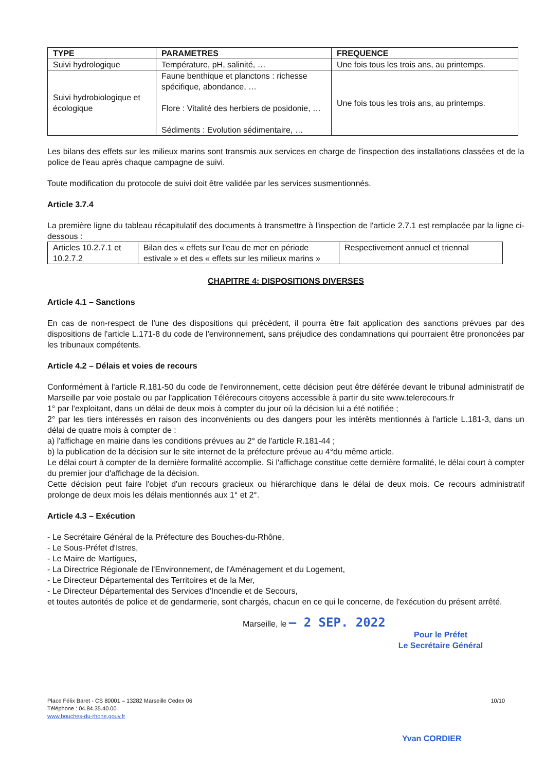| TYPE | PARAMETRES | FREQUENCE |
| --- | --- | --- |
| Suivi hydrologique | Température, pH, salinité, … | Une fois tous les trois ans, au printemps. |
| Suivi hydrobiologique et écologique | Faune benthique et planctons : richesse spécifique, abondance, … Flore : Vitalité des herbiers de posidonie, … Sédiments : Evolution sédimentaire, … | Une fois tous les trois ans, au printemps. |
Les bilans des effets sur les milieux marins sont transmis aux services en charge de l'inspection des installations classées et de la police de l'eau après chaque campagne de suivi.
Toute modification du protocole de suivi doit être validée par les services susmentionnés.
Article 3.7.4
La première ligne du tableau récapitulatif des documents à transmettre à l'inspection de l'article 2.7.1 est remplacée par la ligne ci-dessous :
| Articles 10.2.7.1 et 10.2.7.2 | Bilan des « effets sur l'eau de mer en période estivale » et des « effets sur les milieux marins » | Respectivement annuel et triennal |
CHAPITRE 4: DISPOSITIONS DIVERSES
Article 4.1 – Sanctions
En cas de non-respect de l'une des dispositions qui précèdent, il pourra être fait application des sanctions prévues par des dispositions de l'article L.171-8 du code de l'environnement, sans préjudice des condamnations qui pourraient être prononcées par les tribunaux compétents.
Article 4.2 – Délais et voies de recours
Conformément à l'article R.181-50 du code de l'environnement, cette décision peut être déférée devant le tribunal administratif de Marseille par voie postale ou par l'application Télérecours citoyens accessible à partir du site www.telerecours.fr
1° par l'exploitant, dans un délai de deux mois à compter du jour où la décision lui a été notifiée ;
2° par les tiers intéressés en raison des inconvénients ou des dangers pour les intérêts mentionnés à l'article L.181-3, dans un délai de quatre mois à compter de :
a) l'affichage en mairie dans les conditions prévues au 2° de l'article R.181-44 ;
b) la publication de la décision sur le site internet de la préfecture prévue au 4°du même article.
Le délai court à compter de la dernière formalité accomplie. Si l'affichage constitue cette dernière formalité, le délai court à compter du premier jour d'affichage de la décision.
Cette décision peut faire l'objet d'un recours gracieux ou hiérarchique dans le délai de deux mois. Ce recours administratif prolonge de deux mois les délais mentionnés aux 1° et 2°.
Article 4.3 – Exécution
- Le Secrétaire Général de la Préfecture des Bouches-du-Rhône,
- Le Sous-Préfet d'Istres,
- Le Maire de Martigues,
- La Directrice Régionale de l'Environnement, de l'Aménagement et du Logement,
- Le Directeur Départemental des Territoires et de la Mer,
- Le Directeur Départemental des Services d'Incendie et de Secours,
et toutes autorités de police et de gendarmerie, sont chargés, chacun en ce qui le concerne, de l'exécution du présent arrêté.
Marseille, le – 2 SEP. 2022
Pour le Préfet
Le Secrétaire Général
Place Félix Baret - CS 80001 – 13282 Marseille Cedex 06
Téléphone : 04.84.35.40.00
www.bouches-du-rhone.gouv.fr
10/10
Yvan CORDIER